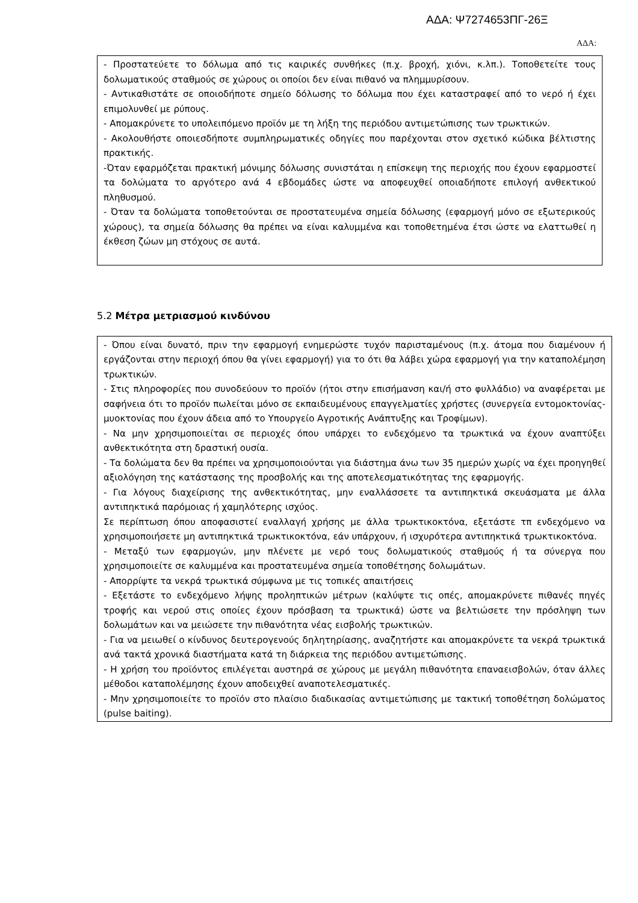ΑΔΑ: Ψ7274653ΠΓ-26Ξ
ΑΔΑ:
- Προστατεύετε το δόλωμα από τις καιρικές συνθήκες (π.χ. βροχή, χιόνι, κ.λπ.). Τοποθετείτε τους δολωματικούς σταθμούς σε χώρους οι οποίοι δεν είναι πιθανό να πλημμυρίσουν.
- Αντικαθιστάτε σε οποιοδήποτε σημείο δόλωσης το δόλωμα που έχει καταστραφεί από το νερό ή έχει επιμολυνθεί με ρύπους.
- Απομακρύνετε το υπολειπόμενο προϊόν με τη λήξη της περιόδου αντιμετώπισης των τρωκτικών.
- Ακολουθήστε οποιεσδήποτε συμπληρωματικές οδηγίες που παρέχονται στον σχετικό κώδικα βέλτιστης πρακτικής.
-Όταν εφαρμόζεται πρακτική μόνιμης δόλωσης συνιστάται η επίσκεψη της περιοχής που έχουν εφαρμοστεί τα δολώματα το αργότερο ανά 4 εβδομάδες ώστε να αποφευχθεί οποιαδήποτε επιλογή ανθεκτικού πληθυσμού.
- Όταν τα δολώματα τοποθετούνται σε προστατευμένα σημεία δόλωσης (εφαρμογή μόνο σε εξωτερικούς χώρους), τα σημεία δόλωσης θα πρέπει να είναι καλυμμένα και τοποθετημένα έτσι ώστε να ελαττωθεί η έκθεση ζώων μη στόχους σε αυτά.
5.2 Μέτρα μετριασμού κινδύνου
- Όπου είναι δυνατό, πριν την εφαρμογή ενημερώστε τυχόν παρισταμένους (π.χ. άτομα που διαμένουν ή εργάζονται στην περιοχή όπου θα γίνει εφαρμογή) για το ότι θα λάβει χώρα εφαρμογή για την καταπολέμηση τρωκτικών.
- Στις πληροφορίες που συνοδεύουν το προϊόν (ήτοι στην επισήμανση και/ή στο φυλλάδιο) να αναφέρεται με σαφήνεια ότι το προϊόν πωλείται μόνο σε εκπαιδευμένους επαγγελματίες χρήστες (συνεργεία εντομοκτονίας-μυοκτονίας που έχουν άδεια από το Υπουργείο Αγροτικής Ανάπτυξης και Τροφίμων).
- Να μην χρησιμοποιείται σε περιοχές όπου υπάρχει το ενδεχόμενο τα τρωκτικά να έχουν αναπτύξει ανθεκτικότητα στη δραστική ουσία.
- Τα δολώματα δεν θα πρέπει να χρησιμοποιούνται για διάστημα άνω των 35 ημερών χωρίς να έχει προηγηθεί αξιολόγηση της κατάστασης της προσβολής και της αποτελεσματικότητας της εφαρμογής.
- Για λόγους διαχείρισης της ανθεκτικότητας, μην εναλλάσσετε τα αντιπηκτικά σκευάσματα με άλλα αντιπηκτικά παρόμοιας ή χαμηλότερης ισχύος.
Σε περίπτωση όπου αποφασιστεί εναλλαγή χρήσης με άλλα τρωκτικοκτόνα, εξετάστε τπ ενδεχόμενο να χρησιμοποιήσετε μη αντιπηκτικά τρωκτικοκτόνα, εάν υπάρχουν, ή ισχυρότερα αντιπηκτικά τρωκτικοκτόνα.
- Μεταξύ των εφαρμογών, μην πλένετε με νερό τους δολωματικούς σταθμούς ή τα σύνεργα που χρησιμοποιείτε σε καλυμμένα και προστατευμένα σημεία τοποθέτησης δολωμάτων.
- Απορρίψτε τα νεκρά τρωκτικά σύμφωνα με τις τοπικές απαιτήσεις
- Εξετάστε το ενδεχόμενο λήψης προληπτικών μέτρων (καλύψτε τις οπές, απομακρύνετε πιθανές πηγές τροφής και νερού στις οποίες έχουν πρόσβαση τα τρωκτικά) ώστε να βελτιώσετε την πρόσληψη των δολωμάτων και να μειώσετε την πιθανότητα νέας εισβολής τρωκτικών.
- Για να μειωθεί ο κίνδυνος δευτερογενούς δηλητηρίασης, αναζητήστε και απομακρύνετε τα νεκρά τρωκτικά ανά τακτά χρονικά διαστήματα κατά τη διάρκεια της περιόδου αντιμετώπισης.
- Η χρήση του προϊόντος επιλέγεται αυστηρά σε χώρους με μεγάλη πιθανότητα επαναεισβολών, όταν άλλες μέθοδοι καταπολέμησης έχουν αποδειχθεί αναποτελεσματικές.
- Μην χρησιμοποιείτε το προϊόν στο πλαίσιο διαδικασίας αντιμετώπισης με τακτική τοποθέτηση δολώματος (pulse baiting).